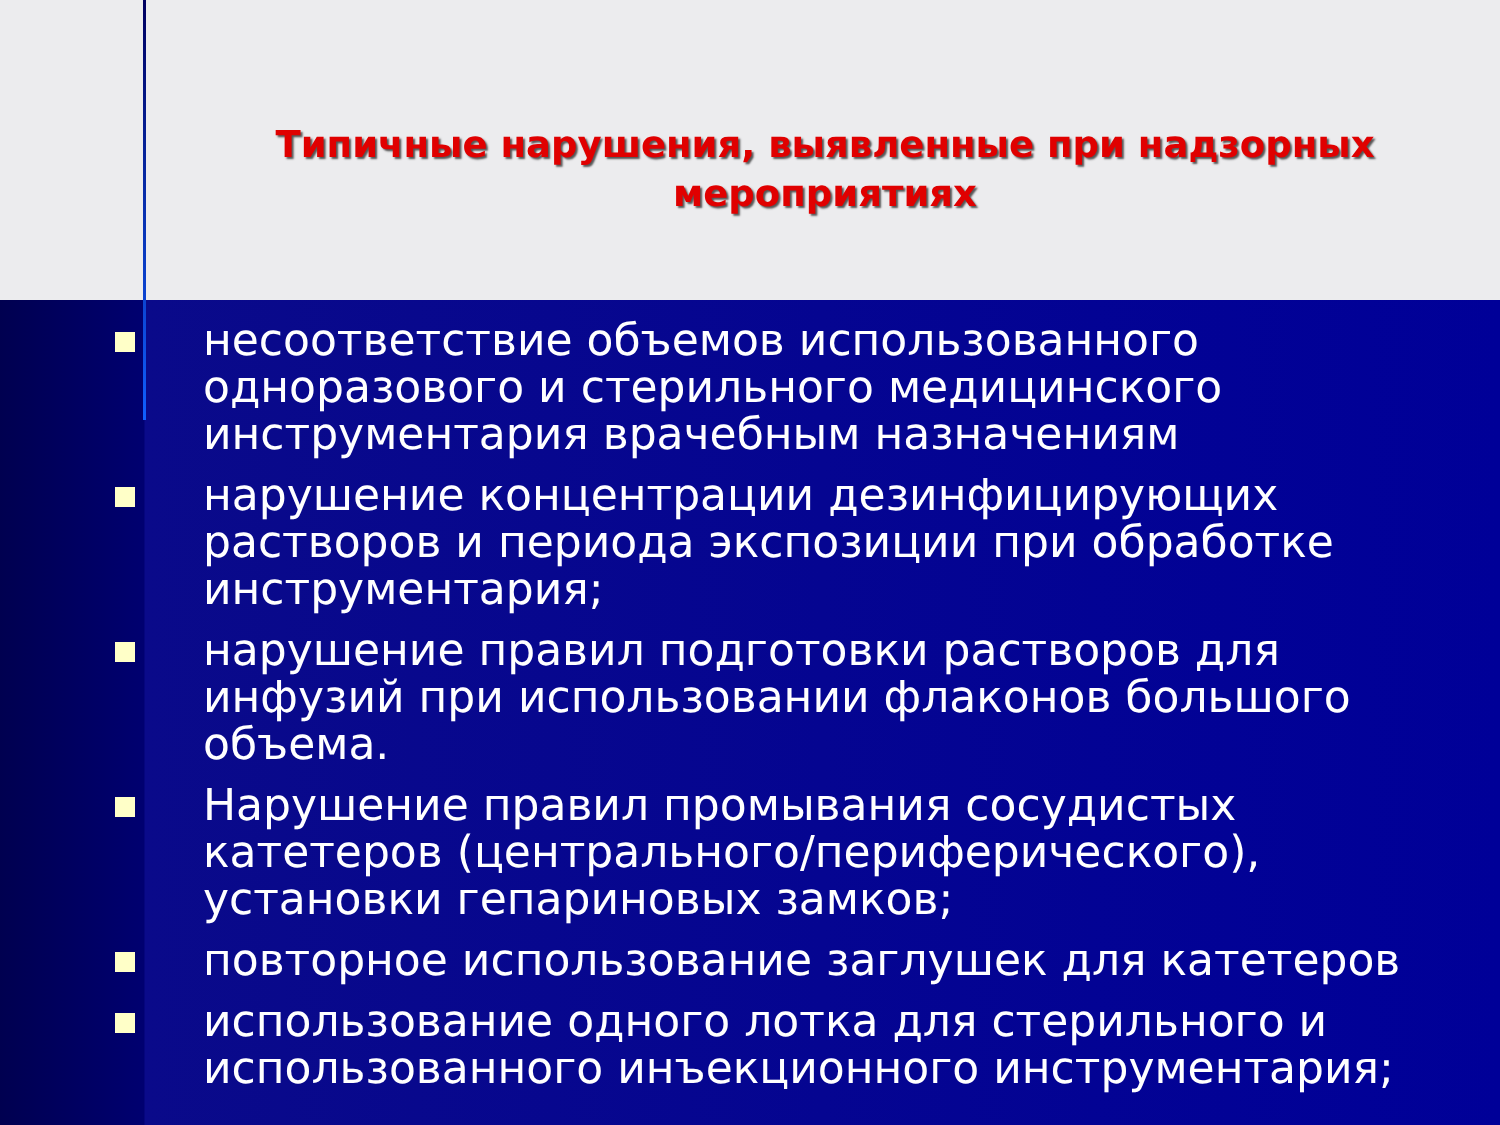Типичные нарушения, выявленные при надзорных мероприятиях
несоответствие объемов использованного одноразового и стерильного медицинского инструментария врачебным назначениям
нарушение концентрации дезинфицирующих растворов и периода экспозиции при обработке инструментария;
нарушение правил подготовки растворов для инфузий при использовании флаконов большого объема.
Нарушение правил промывания сосудистых катетеров (центрального/периферического), установки гепариновых замков;
повторное использование заглушек для катетеров
использование одного лотка для стерильного и использованного инъекционного инструментария;